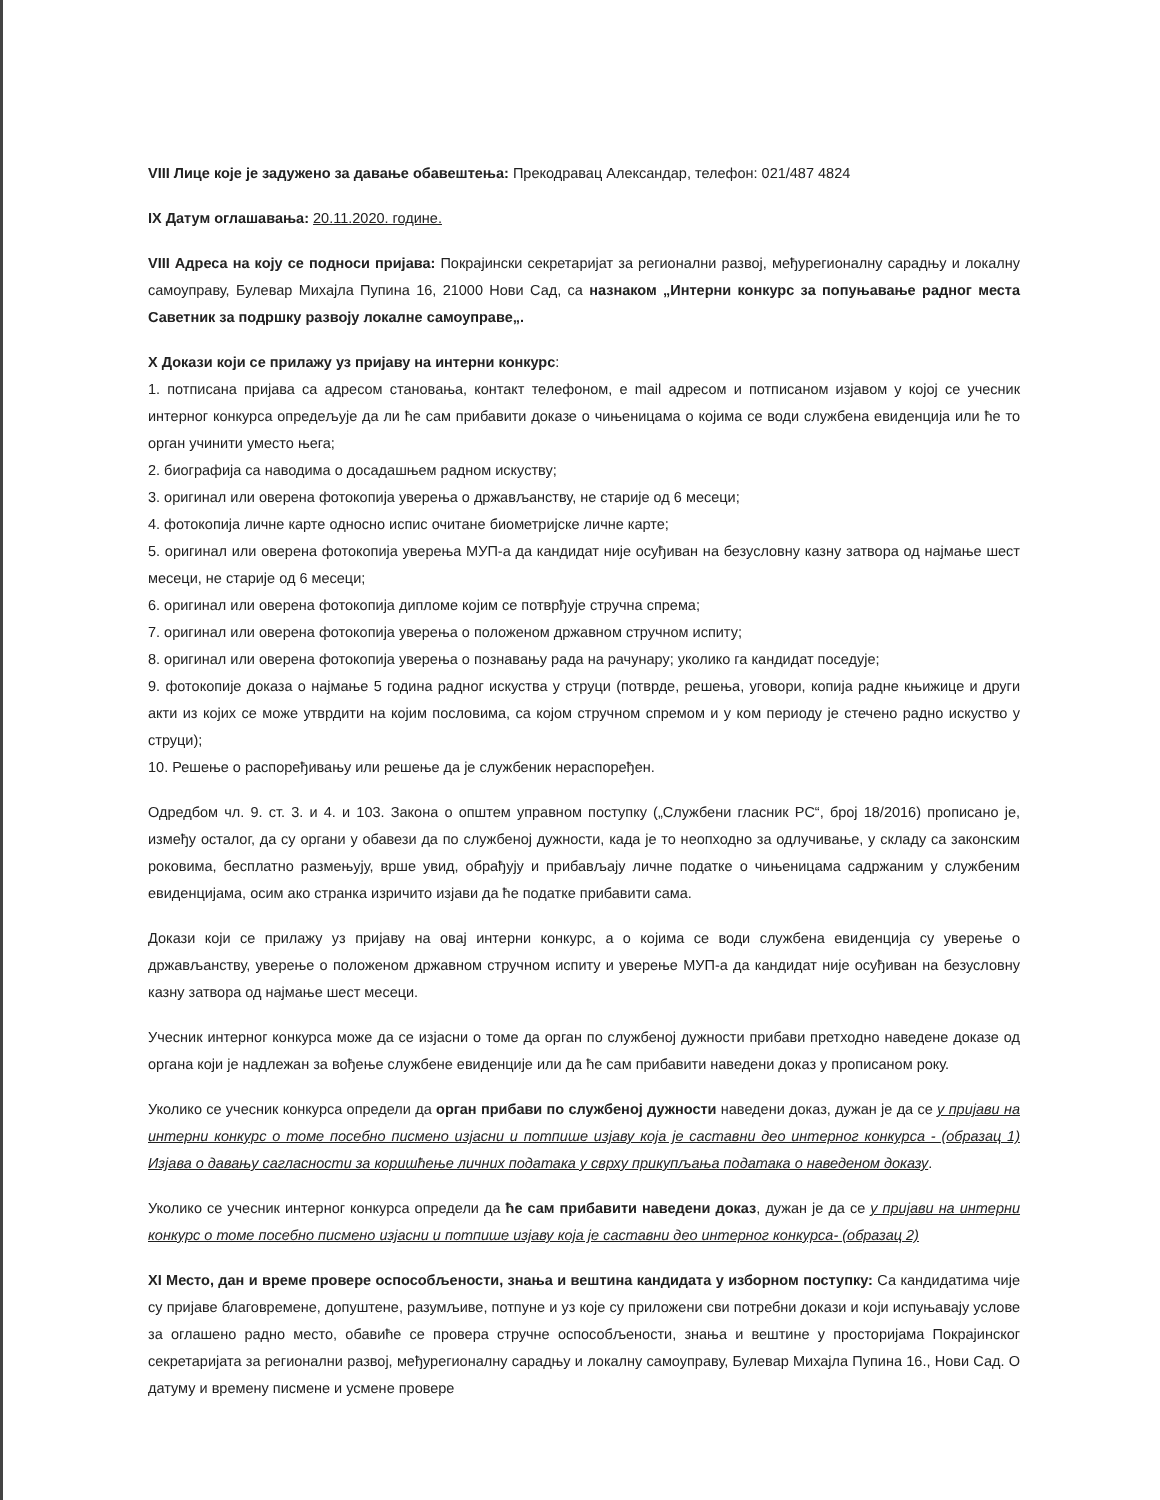VIII Лице које је задужено за давање обавештења: Прекодравац Александар, телефон: 021/487 4824
IX Датум оглашавања: 20.11.2020. године.
VIII Адреса на коју се подноси пријава: Покрајински секретаријат за регионални развој, међурегионалну сарадњу и локалну самоуправу, Булевар Михајла Пупина 16, 21000 Нови Сад, са назнаком „Интерни конкурс за попуњавање радног места Саветник за подршку развоју локалне самоуправе„.
X Докази који се прилажу уз пријаву на интерни конкурс:
1. потписана пријава са адресом становања, контакт телефоном, е mail адресом и потписаном изјавом у којој се учесник интерног конкурса опредељује да ли ће сам прибавити доказе о чињеницама о којима се води службена евиденција или ће то орган учинити уместо њега;
2. биографија са наводима о досадашњем радном искуству;
3. оригинал или оверена фотокопија уверења о држављанству, не старије од 6 месеци;
4. фотокопија личне карте односно испис очитане биометријске личне карте;
5. оригинал или оверена фотокопија уверења МУП-а да кандидат није осуђиван на безусловну казну затвора од најмање шест месеци, не старије од 6 месеци;
6. оригинал или оверена фотокопија дипломе којим се потврђује стручна спрема;
7. оригинал или оверена фотокопија уверења о положеном државном стручном испиту;
8. оригинал или оверена фотокопија уверења о познавању рада на рачунару; уколико га кандидат поседује;
9. фотокопије доказа о најмање 5 година радног искуства у струци (потврде, решења, уговори, копија радне књижице и други акти из којих се може утврдити на којим пословима, са којом стручном спремом и у ком периоду је стечено радно искуство у струци);
10. Решење о распоређивању или решење да је службеник нераспоређен.
Одредбом чл. 9. ст. 3. и 4. и 103. Закона о општем управном поступку („Службени гласник РС“, број 18/2016) прописано је, између осталог, да су органи у обавези да по службеној дужности, када је то неопходно за одлучивање, у складу са законским роковима, бесплатно размењују, врше увид, обрађују и прибављају личне податке о чињеницама садржаним у службеним евиденцијама, осим ако странка изричито изјави да ће податке прибавити сама.
Докази који се прилажу уз пријаву на овај интерни конкурс, а о којима се води службена евиденција су уверење о држављанству, уверење о положеном државном стручном испиту и уверење МУП-а да кандидат није осуђиван на безусловну казну затвора од најмање шест месеци.
Учесник интерног конкурса може да се изјасни о томе да орган по службеној дужности прибави претходно наведене доказе од органа који је надлежан за вођење службене евиденције или да ће сам прибавити наведени доказ у прописаном року.
Уколико се учесник конкурса определи да орган прибави по службеној дужности наведени доказ, дужан је да се у пријави на интерни конкурс о томе посебно писмено изјасни и потпише изјаву која је саставни део интерног конкурса - (образац 1) Изјава о давању сагласности за коришћење личних података у сврху прикупљања података о наведеном доказу.
Уколико се учесник интерног конкурса определи да ће сам прибавити наведени доказ, дужан је да се у пријави на интерни конкурс о томе посебно писмено изјасни и потпише изјаву која је саставни део интерног конкурса- (образац 2)
XI Место, дан и време провере оспособљености, знања и вештина кандидата у изборном поступку: Са кандидатима чије су пријаве благовремене, допуштене, разумљиве, потпуне и уз које су приложени сви потребни докази и који испуњавају услове за оглашено радно место, обавиће се провера стручне оспособљености, знања и вештине у просторијама Покрајинског секретаријата за регионални развој, међурегионалну сарадњу и локалну самоуправу, Булевар Михајла Пупина 16., Нови Сад. О датуму и времену писмене и усмене провере